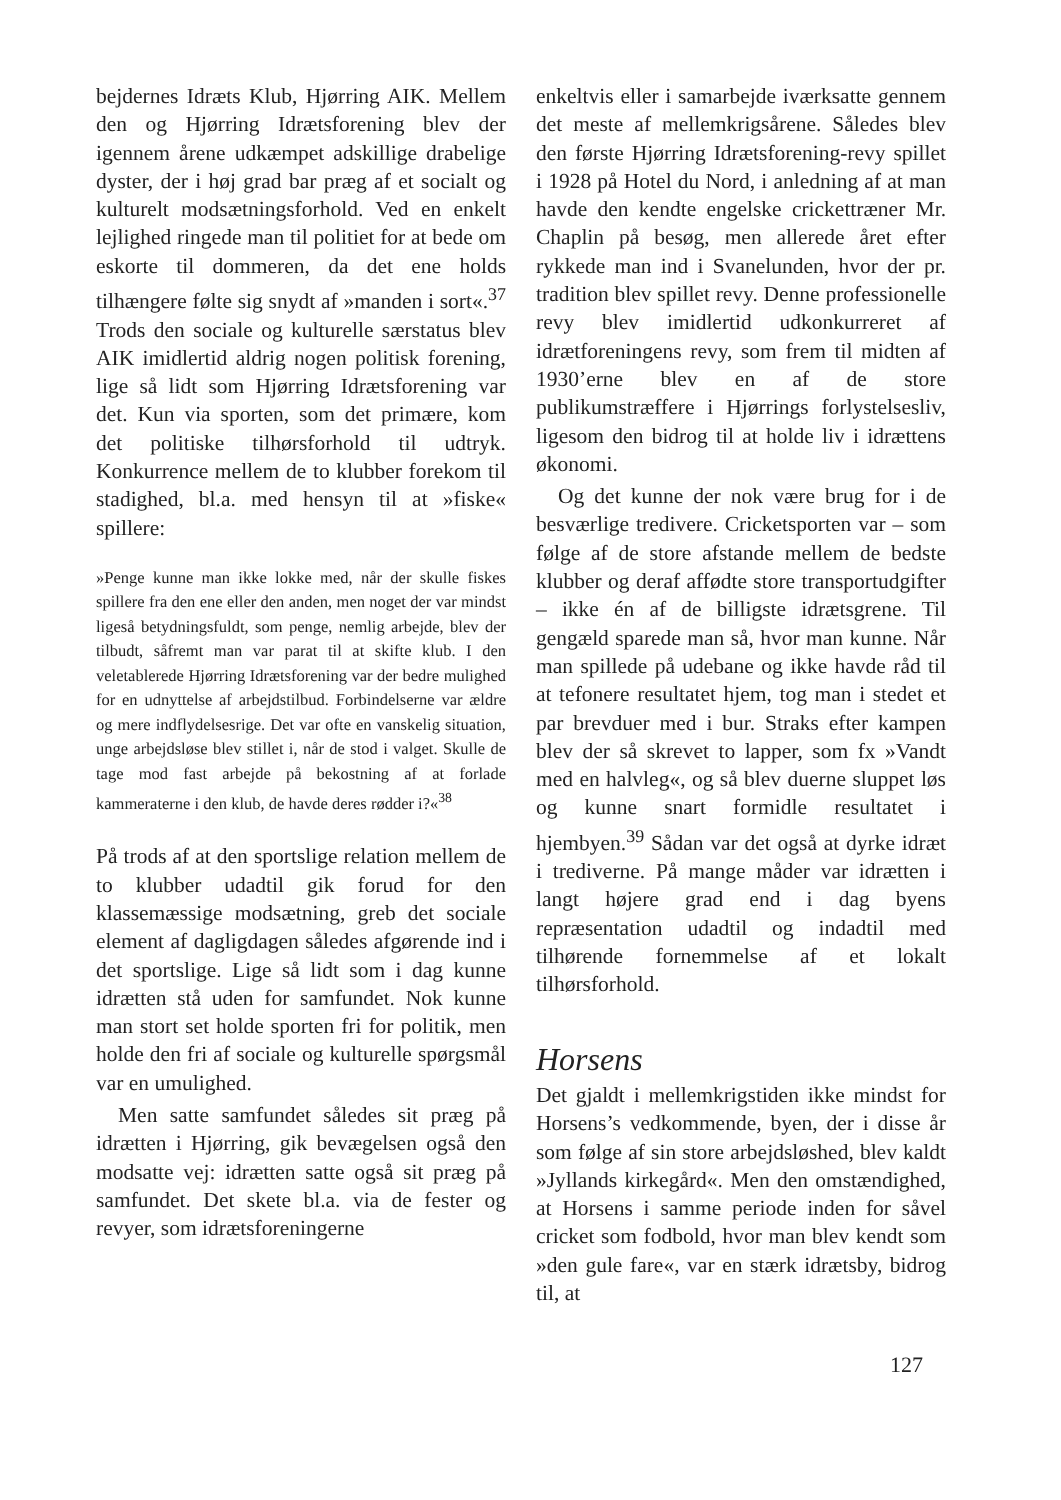bejdernes Idræts Klub, Hjørring AIK. Mellem den og Hjørring Idrætsforening blev der igennem årene udkæmpet adskillige drabelige dyster, der i høj grad bar præg af et socialt og kulturelt modsætningsforhold. Ved en enkelt lejlighed ringede man til politiet for at bede om eskorte til dommeren, da det ene holds tilhængere følte sig snydt af »manden i sort«.<sup>37</sup> Trods den sociale og kulturelle særstatus blev AIK imidlertid aldrig nogen politisk forening, lige så lidt som Hjørring Idrætsforening var det. Kun via sporten, som det primære, kom det politiske tilhørsforhold til udtryk. Konkurrence mellem de to klubber forekom til stadighed, bl.a. med hensyn til at »fiske« spillere:
»Penge kunne man ikke lokke med, når der skulle fiskes spillere fra den ene eller den anden, men noget der var mindst ligeså betydningsfuldt, som penge, nemlig arbejde, blev der tilbudt, såfremt man var parat til at skifte klub. I den veletablerede Hjørring Idrætsforening var der bedre mulighed for en udnyttelse af arbejdstilbud. Forbindelserne var ældre og mere indflydelsesrige. Det var ofte en vanskelig situation, unge arbejdsløse blev stillet i, når de stod i valget. Skulle de tage mod fast arbejde på bekostning af at forlade kammeraterne i den klub, de havde deres rødder i?«<sup>38</sup>
På trods af at den sportslige relation mellem de to klubber udadtil gik forud for den klassemæssige modsætning, greb det sociale element af dagligdagen således afgørende ind i det sportslige. Lige så lidt som i dag kunne idrætten stå uden for samfundet. Nok kunne man stort set holde sporten fri for politik, men holde den fri af sociale og kulturelle spørgsmål var en umulighed.
Men satte samfundet således sit præg på idrætten i Hjørring, gik bevægelsen også den modsatte vej: idrætten satte også sit præg på samfundet. Det skete bl.a. via de fester og revyer, som idrætsforeningerne
enkeltvis eller i samarbejde iværksatte gennem det meste af mellemkrigsårene. Således blev den første Hjørring Idrætsforening-revy spillet i 1928 på Hotel du Nord, i anledning af at man havde den kendte engelske crickettræner Mr. Chaplin på besøg, men allerede året efter rykkede man ind i Svanelunden, hvor der pr. tradition blev spillet revy. Denne professionelle revy blev imidlertid udkonkurreret af idrætforeningens revy, som frem til midten af 1930’erne blev en af de store publikumstræffere i Hjørrings forlystelsesliv, ligesom den bidrog til at holde liv i idrættens økonomi.
Og det kunne der nok være brug for i de besværlige tredivere. Cricketsporten var – som følge af de store afstande mellem de bedste klubber og deraf affødte store transportudgifter – ikke én af de billigste idrætsgrene. Til gengæld sparede man så, hvor man kunne. Når man spillede på udebane og ikke havde råd til at tefonere resultatet hjem, tog man i stedet et par brevduer med i bur. Straks efter kampen blev der så skrevet to lapper, som fx »Vandt med en halvleg«, og så blev duerne sluppet løs og kunne snart formidle resultatet i hjembyen.<sup>39</sup> Sådan var det også at dyrke idræt i trediverne. På mange måder var idrætten i langt højere grad end i dag byens repræsentation udadtil og indadtil med tilhørende fornemmelse af et lokalt tilhørsforhold.
Horsens
Det gjaldt i mellemkrigstiden ikke mindst for Horsens’s vedkommende, byen, der i disse år som følge af sin store arbejdsløshed, blev kaldt »Jyllands kirkegård«. Men den omstændighed, at Horsens i samme periode inden for såvel cricket som fodbold, hvor man blev kendt som »den gule fare«, var en stærk idrætsby, bidrog til, at
127